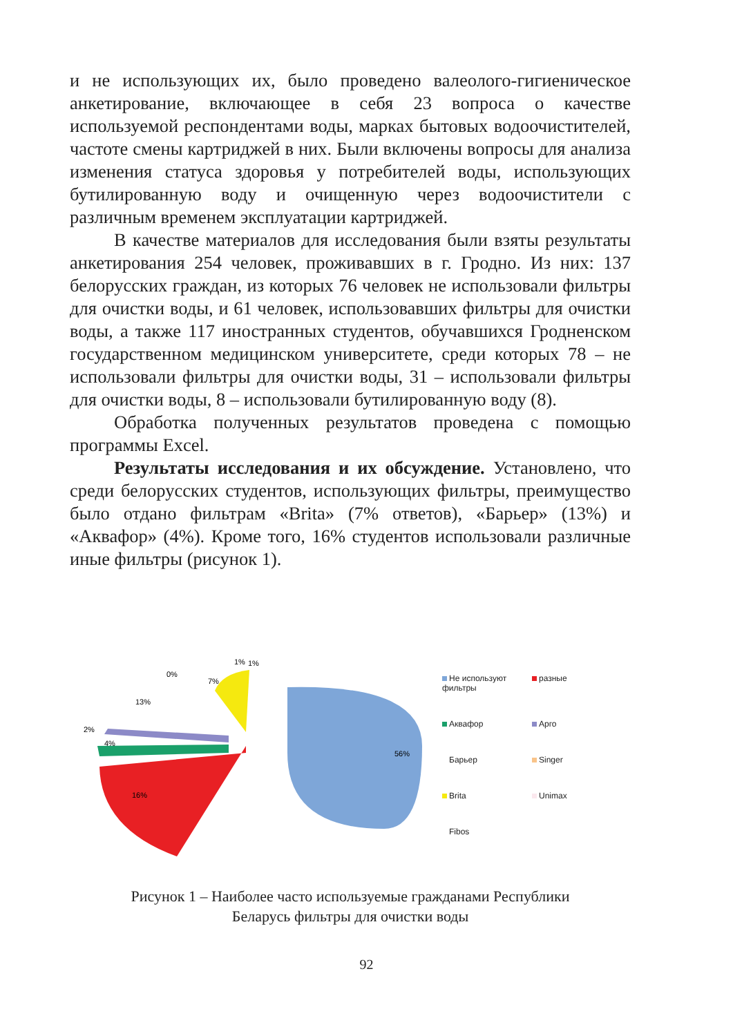и не использующих их, было проведено валеолого-гигиеническое анкетирование, включающее в себя 23 вопроса о качестве используемой респондентами воды, марках бытовых водоочистителей, частоте смены картриджей в них. Были включены вопросы для анализа изменения статуса здоровья у потребителей воды, использующих бутилированную воду и очищенную через водоочистители с различным временем эксплуатации картриджей.
В качестве материалов для исследования были взяты результаты анкетирования 254 человек, проживавших в г. Гродно. Из них: 137 белорусских граждан, из которых 76 человек не использовали фильтры для очистки воды, и 61 человек, использовавших фильтры для очистки воды, а также 117 иностранных студентов, обучавшихся Гродненском государственном медицинском университете, среди которых 78 – не использовали фильтры для очистки воды, 31 – использовали фильтры для очистки воды, 8 – использовали бутилированную воду (8).
Обработка полученных результатов проведена с помощью программы Excel.
Результаты исследования и их обсуждение. Установлено, что среди белорусских студентов, использующих фильтры, преимущество было отдано фильтрам «Brita» (7% ответов), «Барьер» (13%) и «Аквафор» (4%). Кроме того, 16% студентов использовали различные иные фильтры (рисунок 1).
56%
16%
4%
2%
13%
0%
7%
1%
1%
Не используют фильтры
разные
Аквафор
Арго
Барьер
Singer
Brita
Unimax
Fibos
Рисунок 1 – Наиболее часто используемые гражданами Республики
Беларусь фильтры для очистки воды
92